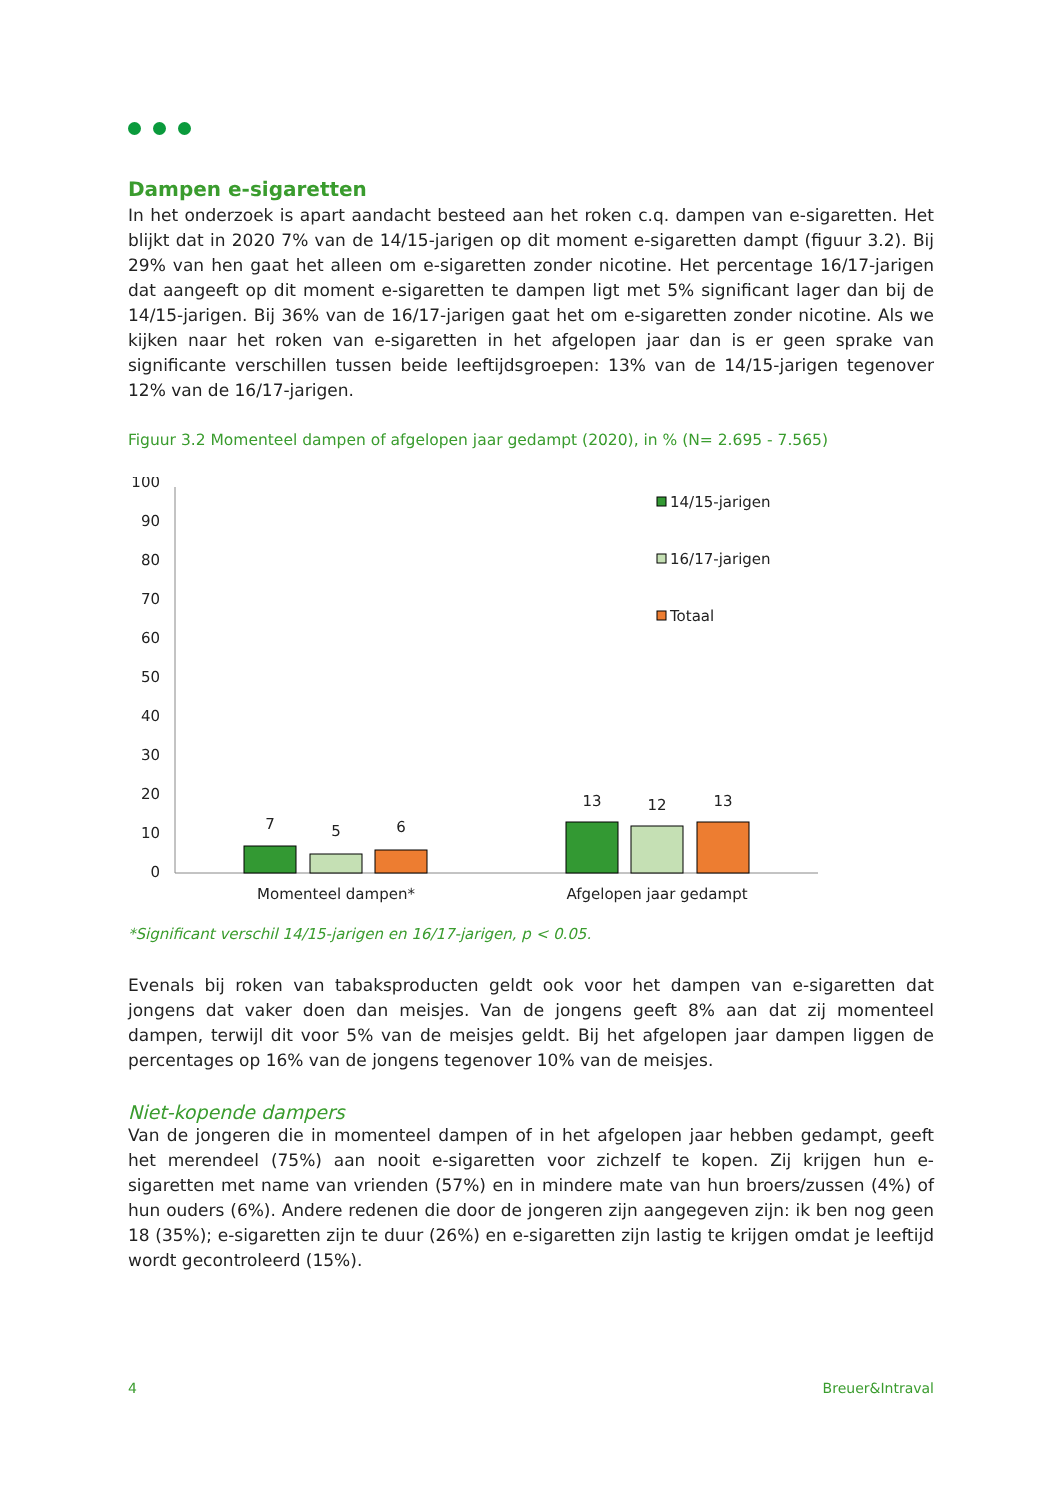Dampen e-sigaretten
In het onderzoek is apart aandacht besteed aan het roken c.q. dampen van e-sigaretten. Het blijkt dat in 2020 7% van de 14/15-jarigen op dit moment e-sigaretten dampt (figuur 3.2). Bij 29% van hen gaat het alleen om e-sigaretten zonder nicotine. Het percentage 16/17-jarigen dat aangeeft op dit moment e-sigaretten te dampen ligt met 5% significant lager dan bij de 14/15-jarigen. Bij 36% van de 16/17-jarigen gaat het om e-sigaretten zonder nicotine. Als we kijken naar het roken van e-sigaretten in het afgelopen jaar dan is er geen sprake van significante verschillen tussen beide leeftijdsgroepen: 13% van de 14/15-jarigen tegenover 12% van de 16/17-jarigen.
Figuur 3.2 Momenteel dampen of afgelopen jaar gedampt (2020), in % (N= 2.695 - 7.565)
100
90
80
70
60
50
40
30
20
10
0
7
5
6
13
12
13
Momenteel dampen*
Afgelopen jaar gedampt
14/15-jarigen
16/17-jarigen
Totaal
*Significant verschil 14/15-jarigen en 16/17-jarigen, p < 0.05.
Evenals bij roken van tabaksproducten geldt ook voor het dampen van e-sigaretten dat jongens dat vaker doen dan meisjes. Van de jongens geeft 8% aan dat zij momenteel dampen, terwijl dit voor 5% van de meisjes geldt. Bij het afgelopen jaar dampen liggen de percentages op 16% van de jongens tegenover 10% van de meisjes.
Niet-kopende dampers
Van de jongeren die in momenteel dampen of in het afgelopen jaar hebben gedampt, geeft het merendeel (75%) aan nooit e-sigaretten voor zichzelf te kopen. Zij krijgen hun e-sigaretten met name van vrienden (57%) en in mindere mate van hun broers/zussen (4%) of hun ouders (6%). Andere redenen die door de jongeren zijn aangegeven zijn: ik ben nog geen 18 (35%); e-sigaretten zijn te duur (26%) en e-sigaretten zijn lastig te krijgen omdat je leeftijd wordt gecontroleerd (15%).
4 Breuer&Intraval